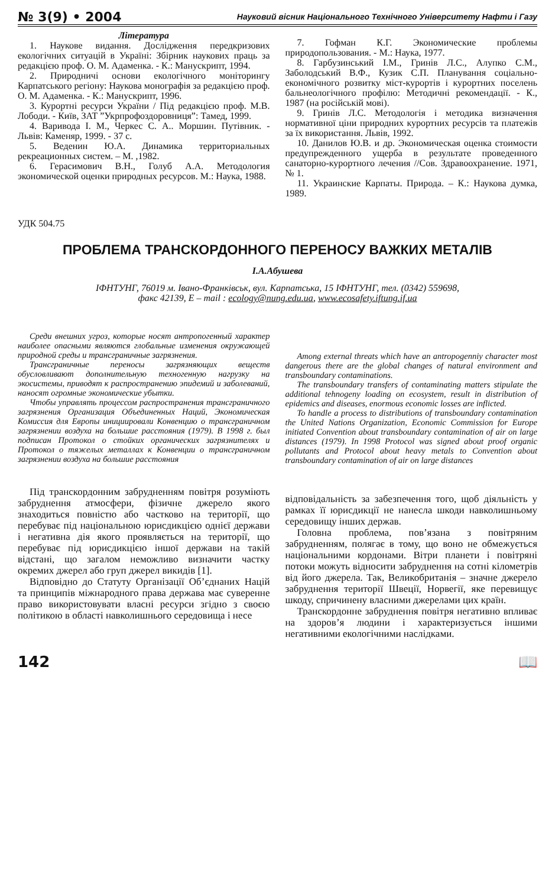№ 3(9) • 2004 Науковий вісник Національного Технічного Університету Нафти і Газу
Література
1. Наукове видання. Дослідження передкризових екологічних ситуацій в Україні: Збірник наукових праць за редакцією проф. О. М. Адаменка. - К.: Манускрипт, 1994.
2. Природничі основи екологічного моніторингу Карпатського регіону: Наукова монографія за редакцією проф. О. М. Адаменка. - К.: Манускрипт, 1996.
3. Курортні ресурси України / Під редакцією проф. М.В. Лободи. - Київ, ЗАТ ”Укрпрофоздоровниця”: Тамед, 1999.
4. Варивода І. М., Черкес С. А.. Моршин. Путівник. - Львів: Каменяр, 1999. - 37 с.
5. Веденин Ю.А. Динамика территориальных рекреационных систем. – М. ,1982.
6. Герасимович В.Н., Голуб А.А. Методология экономической оценки природных ресурсов. М.: Наука, 1988.
7. Гофман К.Г. Экономические проблемы природопользования. - М.: Наука, 1977.
8. Гарбузинський І.М., Гринів Л.С., Алупко С.М., Заболодський В.Ф., Кузик С.П. Планування соціально-економічного розвитку міст-курортів і курортних поселень бальнеологічного профілю: Методичні рекомендації. - К., 1987 (на російській мові).
9. Гринів Л.С. Методологія і методика визначення нормативної ціни природних курортних ресурсів та платежів за їх використання. Львів, 1992.
10. Данилов Ю.В. и др. Экономическая оценка стоимости предупрежденного ущерба в результате проведенного санаторно-курортного лечения //Сов. Здравоохранение. 1971, № 1.
11. Украинские Карпаты. Природа. – К.: Наукова думка, 1989.
УДК 504.75
ПРОБЛЕМА ТРАНСКОРДОННОГО ПЕРЕНОСУ ВАЖКИХ МЕТАЛІВ
І.А.Абушева
ІФНТУНГ, 76019 м. Івано-Франківськ, вул. Карпатська, 15 ІФНТУНГ, тел. (0342) 559698,
факс 42139, E – mail : ecology@nung.edu.ua, www.ecosafety.iftung.if.ua
Среди внешних угроз, которые носят антропогенный характер наиболее опасными являются глобальные изменения окружающей природной среды и трансграничные загрязнения.
Трансграничные переносы загрязняющих веществ обусловливают дополнительную техногенную нагрузку на экосистемы, приводят к распространению эпидемий и заболеваний, наносят огромные экономические убытки.
Чтобы управлять процессом распространения трансграничного загрязнения Организация Объединенных Наций, Экономическая Комиссия для Европы инициировали Конвенцию о трансграничном загрязнении воздуха на большие расстояния (1979). В 1998 г. был подписан Протокол о стойких органических загрязнителях и Протокол о тяжелых металлах к Конвенции о трансграничном загрязнении воздуха на большие расстояния
Among external threats which have an antropogenniy character most dangerous there are the global changes of natural environment and transboundary contaminations.
The transboundary transfers of contaminating matters stipulate the additional tehnogeny loading on ecosystem, result in distribution of epidemics and diseases, enormous economic losses are inflicted.
To handle a process to distributions of transboundary contamination the United Nations Organization, Economic Commission for Europe initiated Convention about transboundary contamination of air on large distances (1979). In 1998 Protocol was signed about proof organic pollutants and Protocol about heavy metals to Convention about transboundary contamination of air on large distances
Під транскордонним забрудненням повітря розуміють забруднення атмосфери, фізичне джерело якого знаходиться повністю або частково на території, що перебуває під національною юрисдикцією однієї держави і негативна дія якого проявляється на території, що перебуває під юрисдикцією іншої держави на такій відстані, що загалом неможливо визначити частку окремих джерел або груп джерел викидів [1].
Відповідно до Статуту Організації Об’єднаних Націй та принципів міжнародного права держава має суверенне право використовувати власні ресурси згідно з своєю політикою в області навколишнього середовища і несе
відповідальність за забезпечення того, щоб діяльність у рамках її юрисдикції не нанесла шкоди навколишньому середовищу інших держав.
Головна проблема, пов’язана з повітряним забрудненням, полягає в тому, що воно не обмежується національними кордонами. Вітри планети і повітряні потоки можуть відносити забруднення на сотні кілометрів від його джерела. Так, Великобританія – значне джерело забруднення території Швеції, Норвегії, яке перевищує шкоду, спричинену власними джерелами цих країн.
Транскордонне забруднення повітря негативно впливає на здоров’я людини і характеризується іншими негативними екологічними наслідками.
142 📖